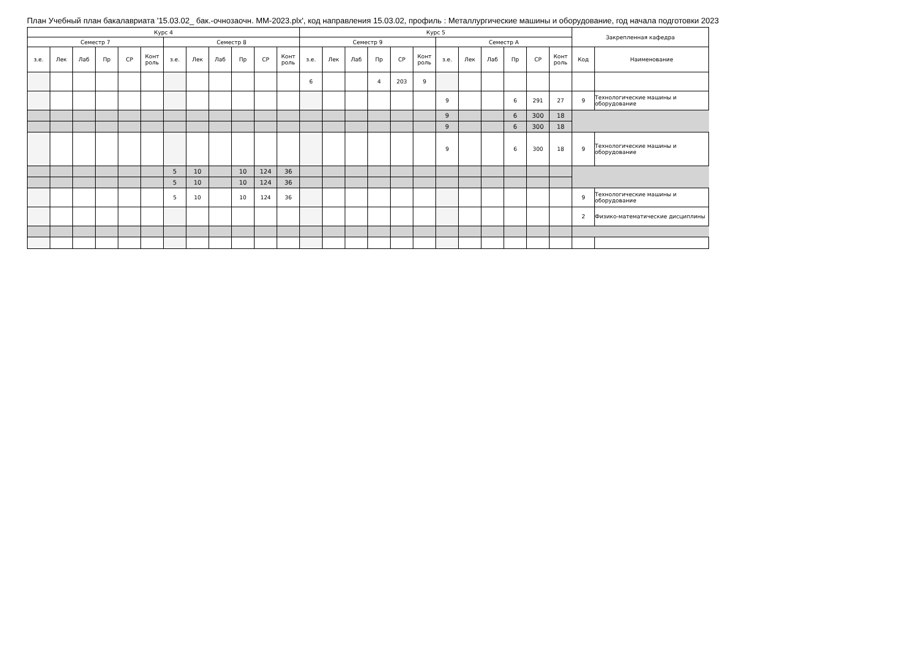План Учебный план бакалавриата '15.03.02_ бак.-очнозаочн. ММ-2023.plx', код направления 15.03.02, профиль : Металлургические машины и оборудование, год начала подготовки 2023
| Курс 4 | | | | | | | | | | | | Курс 5 | | | | | | | | | | | | Закрепленная кафедра | |
| --- | --- | --- | --- | --- | --- | --- | --- | --- | --- | --- | --- | --- | --- | --- | --- | --- | --- | --- | --- | --- | --- | --- | --- | --- | --- |
| Семестр 7 | | | | | | Семестр 8 | | | | | | Семестр 9 | | | | | | Семестр А | | | | | | | |
| з.е. | Лек | Лаб | Пр | СР | Конт роль | з.е. | Лек | Лаб | Пр | СР | Конт роль | з.е. | Лек | Лаб | Пр | СР | Конт роль | з.е. | Лек | Лаб | Пр | СР | Конт роль | Код | Наименование |
| | | | | | | | | | | | | 6 | | | 4 | 203 | 9 | | | | | | | | |
| | | | | | | | | | | | | | | | | | | 9 | | | 6 | 291 | 27 | 9 | Технологические машины и оборудование |
| | | | | | | | | | | | | | | | | | | 9 | | | 6 | 300 | 18 | | |
| | | | | | | | | | | | | | | | | | | 9 | | | 6 | 300 | 18 | | |
| | | | | | | | | | | | | | | | | | | 9 | | | 6 | 300 | 18 | 9 | Технологические машины и оборудование |
| | | | | | | 5 | 10 | | 10 | 124 | 36 | | | | | | | | | | | | | | |
| | | | | | | 5 | 10 | | 10 | 124 | 36 | | | | | | | | | | | | | | |
| | | | | | | 5 | 10 | | 10 | 124 | 36 | | | | | | | | | | | | | 9 | Технологические машины и оборудование |
| | | | | | | | | | | | | | | | | | | | | | | | | 2 | Физико-математические дисциплины |